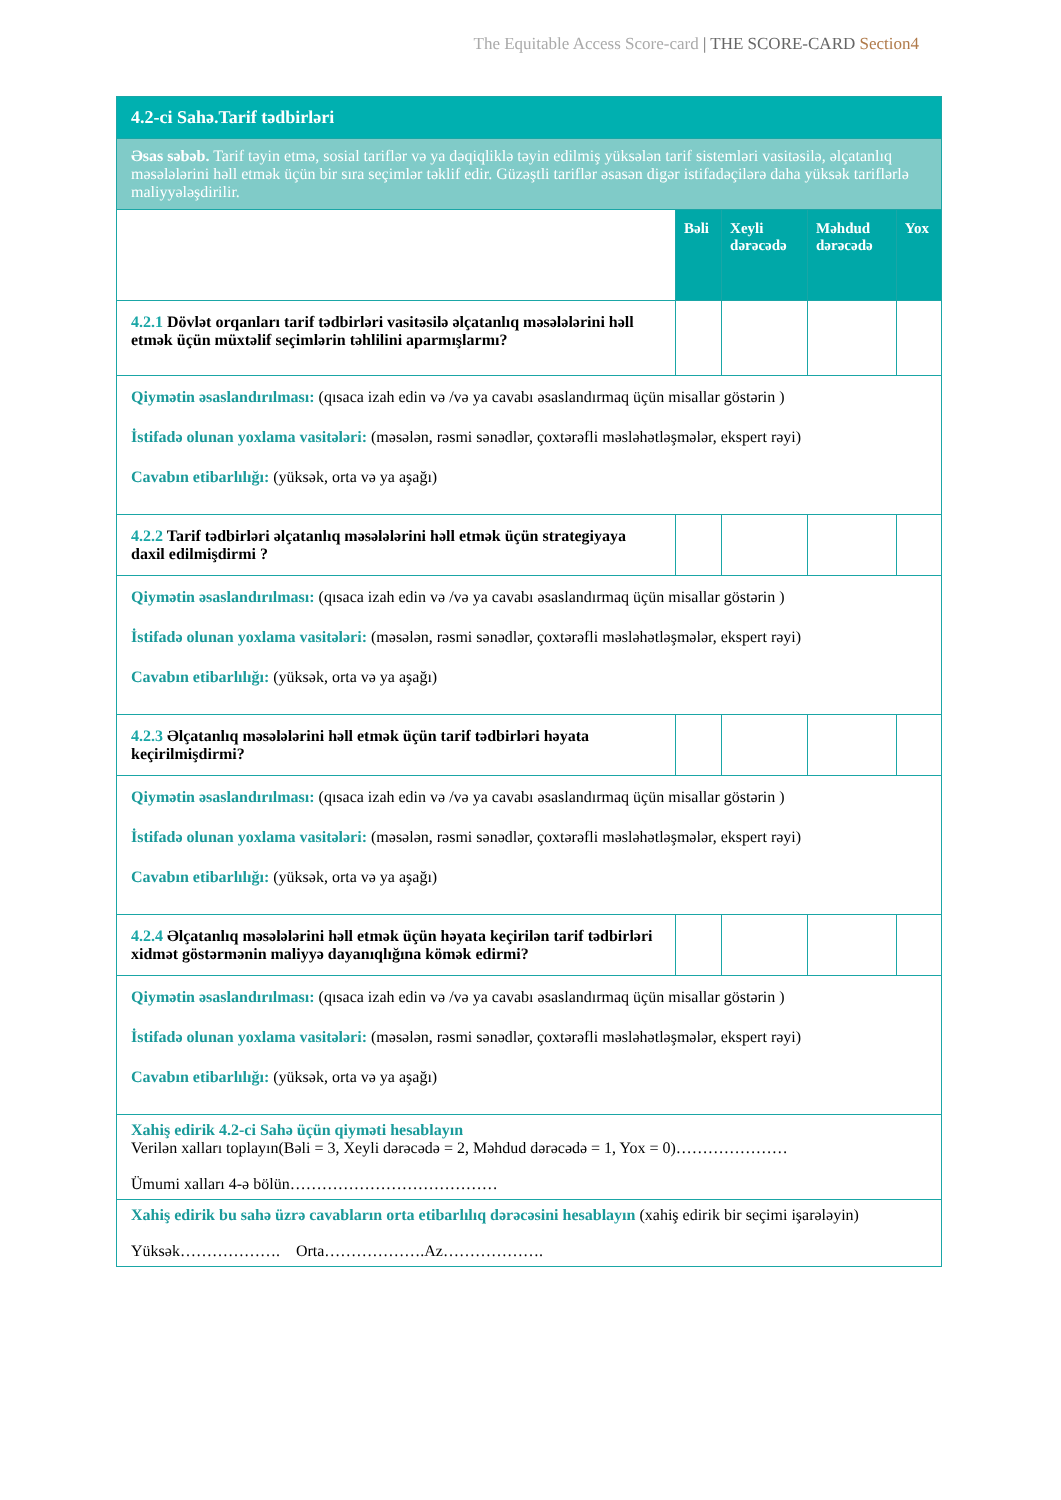The Equitable Access Score-card | THE SCORE-CARD Section4
| 4.2-ci Sahə.Tarif tədbirləri | | | | |
| Əsas səbəb. Tarif təyin etmə, sosial tariflər və ya dəqiqliklə təyin edilmiş yüksələn tarif sistemləri vasitəsilə, əlçatanlıq məsələlərini həll etmək üçün bir sıra seçimlər təklif edir. Güzəştli tariflər əsasən digər istifadəçilərə daha yüksək tariflərlə maliyyələşdirilir. | | | | |
| | Bəli | Xeyli dərəcədə | Məhdud dərəcədə | Yox |
| 4.2.1 Dövlət orqanları tarif tədbirləri vasitəsilə əlçatanlıq məsələlərini həll etmək üçün müxtəlif seçimlərin təhlilini aparmışlarmı? | | | | |
| Qiymətin əsaslandırılması: (qısaca izah edin və /və ya cavabı əsaslandırmaq üçün misallar göstərin ) İstifadə olunan yoxlama vasitələri: (məsələn, rəsmi sənədlər, çoxtərəfli məsləhətləşmələr, ekspert rəyi) Cavabın etibarlılığı: (yüksək, orta və ya aşağı) | | | | |
| 4.2.2 Tarif tədbirləri əlçatanlıq məsələlərini həll etmək üçün strategiyaya daxil edilmişdirmi ? | | | | |
| Qiymətin əsaslandırılması: (qısaca izah edin və /və ya cavabı əsaslandırmaq üçün misallar göstərin ) İstifadə olunan yoxlama vasitələri: (məsələn, rəsmi sənədlər, çoxtərəfli məsləhətləşmələr, ekspert rəyi) Cavabın etibarlılığı: (yüksək, orta və ya aşağı) | | | | |
| 4.2.3 Əlçatanlıq məsələlərini həll etmək üçün tarif tədbirləri həyata keçirilmişdirmi? | | | | |
| Qiymətin əsaslandırılması: (qısaca izah edin və /və ya cavabı əsaslandırmaq üçün misallar göstərin ) İstifadə olunan yoxlama vasitələri: (məsələn, rəsmi sənədlər, çoxtərəfli məsləhətləşmələr, ekspert rəyi) Cavabın etibarlılığı: (yüksək, orta və ya aşağı) | | | | |
| 4.2.4 Əlçatanlıq məsələlərini həll etmək üçün həyata keçirilən tarif tədbirləri xidmət göstərmənin maliyyə dayanıqlığına kömək edirmi? | | | | |
| Qiymətin əsaslandırılması: (qısaca izah edin və /və ya cavabı əsaslandırmaq üçün misallar göstərin ) İstifadə olunan yoxlama vasitələri: (məsələn, rəsmi sənədlər, çoxtərəfli məsləhətləşmələr, ekspert rəyi) Cavabın etibarlılığı: (yüksək, orta və ya aşağı) | | | | |
| Xahiş edirik 4.2-ci Sahə üçün qiyməti hesablayın Verilən xalları toplayın(Bəli = 3, Xeyli dərəcədə = 2, Məhdud dərəcədə = 1, Yox = 0)………………… Ümumi xalları 4-ə bölün………………………………… | | | | |
| Xahiş edirik bu sahə üzrə cavabların orta etibarlılıq dərəcəsini hesablayın (xahiş edirik bir seçimi işarələyin) Yüksək………………. Orta……………….Az………………. | | | | |